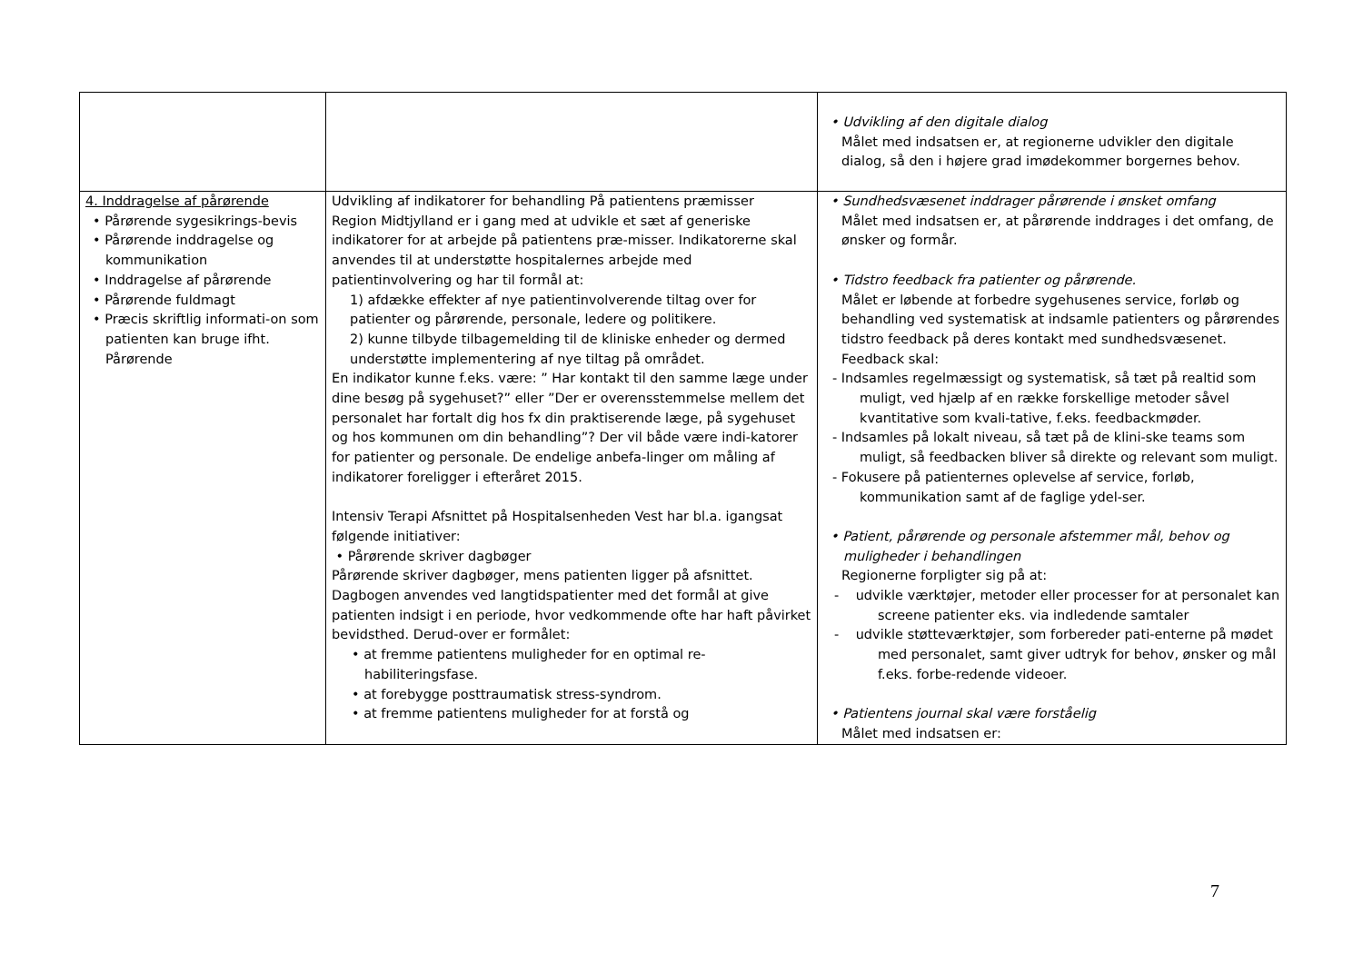| | | • Udvikling af den digitale dialog Målet med indsatsen er, at regionerne udvikler den digitale dialog, så den i højere grad imødekommer borgernes behov. |
| 4. Inddragelse af pårørende • Pårørende sygesikrings-bevis • Pårørende inddragelse og kommunikation • Inddragelse af pårørende • Pårørende fuldmagt • Præcis skriftlig informati-on som patienten kan bruge ifht. Pårørende | Udvikling af indikatorer for behandling På patientens præmisser Region Midtjylland er i gang med at udvikle et sæt af generiske indikatorer for at arbejde på patientens præ-misser. Indikatorerne skal anvendes til at understøtte hospitalernes arbejde med patientinvolvering og har til formål at: 1) afdække effekter af nye patientinvolverende tiltag over for patienter og pårørende, personale, ledere og politikere. 2) kunne tilbyde tilbagemelding til de kliniske enheder og dermed understøtte implementering af nye tiltag på området. En indikator kunne f.eks. være: ” Har kontakt til den samme læge under dine besøg på sygehuset?” eller ”Der er overensstemmelse mellem det personalet har fortalt dig hos fx din praktiserende læge, på sygehuset og hos kommunen om din behandling”? Der vil både være indi-katorer for patienter og personale. De endelige anbefa-linger om måling af indikatorer foreligger i efteråret 2015. Intensiv Terapi Afsnittet på Hospitalsenheden Vest har bl.a. igangsat følgende initiativer: • Pårørende skriver dagbøger Pårørende skriver dagbøger, mens patienten ligger på afsnittet. Dagbogen anvendes ved langtidspatienter med det formål at give patienten indsigt i en periode, hvor vedkommende ofte har haft påvirket bevidsthed. Derud-over er formålet: • at fremme patientens muligheder for en optimal re-habiliteringsfase. • at forebygge posttraumatisk stress-syndrom. • at fremme patientens muligheder for at forstå og | • Sundhedsvæsenet inddrager pårørende i ønsket omfang Målet med indsatsen er, at pårørende inddrages i det omfang, de ønsker og formår. • Tidstro feedback fra patienter og pårørende. Målet er løbende at forbedre sygehusenes service, forløb og behandling ved systematisk at indsamle patienters og pårørendes tidstro feedback på deres kontakt med sundhedsvæsenet. Feedback skal: - Indsamles regelmæssigt og systematisk, så tæt på realtid som muligt, ved hjælp af en række forskellige metoder såvel kvantitative som kvali-tative, f.eks. feedbackmøder. - Indsamles på lokalt niveau, så tæt på de klini-ske teams som muligt, så feedbacken bliver så direkte og relevant som muligt. - Fokusere på patienternes oplevelse af service, forløb, kommunikation samt af de faglige ydel-ser. • Patient, pårørende og personale afstemmer mål, behov og muligheder i behandlingen Regionerne forpligter sig på at: - udvikle værktøjer, metoder eller processer for at personalet kan screene patienter eks. via indledende samtaler - udvikle støtteværktøjer, som forbereder pati-enterne på mødet med personalet, samt giver udtryk for behov, ønsker og mål f.eks. forbe-redende videoer. • Patientens journal skal være forståelig Målet med indsatsen er: |
7